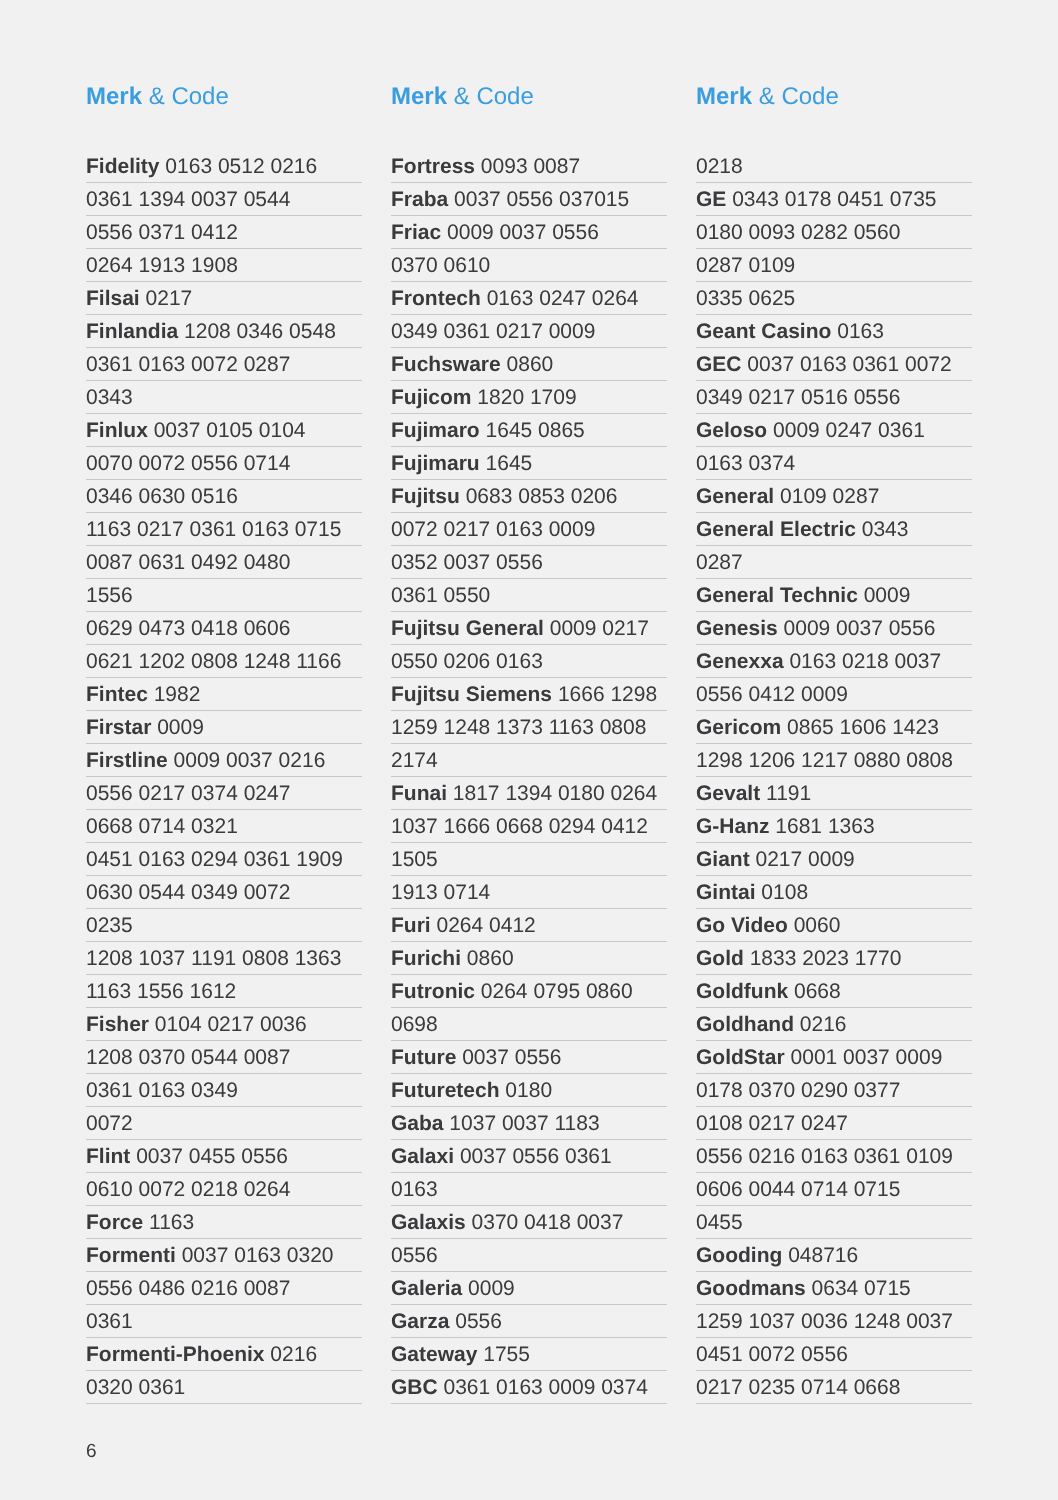Merk & Code
Fidelity 0163 0512 0216
0361 1394 0037 0544
0556 0371 0412
0264 1913 1908
Filsai 0217
Finlandia 1208 0346 0548
0361 0163 0072 0287
0343
Finlux 0037 0105 0104
0070 0072 0556 0714
0346 0630 0516
1163 0217 0361 0163 0715
0087 0631 0492 0480
1556
0629 0473 0418 0606
0621 1202 0808 1248 1166
Fintec 1982
Firstar 0009
Firstline 0009 0037 0216
0556 0217 0374 0247
0668 0714 0321
0451 0163 0294 0361 1909
0630 0544 0349 0072
0235
1208 1037 1191 0808 1363
1163 1556 1612
Fisher 0104 0217 0036
1208 0370 0544 0087
0361 0163 0349
0072
Flint 0037 0455 0556
0610 0072 0218 0264
Force 1163
Formenti 0037 0163 0320
0556 0486 0216 0087
0361
Formenti-Phoenix 0216
0320 0361
Merk & Code
Fortress 0093 0087
Fraba 0037 0556 037015
Friac 0009 0037 0556
0370 0610
Frontech 0163 0247 0264
0349 0361 0217 0009
Fuchsware 0860
Fujicom 1820 1709
Fujimaro 1645 0865
Fujimaru 1645
Fujitsu 0683 0853 0206
0072 0217 0163 0009
0352 0037 0556
0361 0550
Fujitsu General 0009 0217
0550 0206 0163
Fujitsu Siemens 1666 1298
1259 1248 1373 1163 0808
2174
Funai 1817 1394 0180 0264
1037 1666 0668 0294 0412
1505
1913 0714
Furi 0264 0412
Furichi 0860
Futronic 0264 0795 0860
0698
Future 0037 0556
Futuretech 0180
Gaba 1037 0037 1183
Galaxi 0037 0556 0361
0163
Galaxis 0370 0418 0037
0556
Galeria 0009
Garza 0556
Gateway 1755
GBC 0361 0163 0009 0374
Merk & Code
0218
GE 0343 0178 0451 0735
0180 0093 0282 0560
0287 0109
0335 0625
Geant Casino 0163
GEC 0037 0163 0361 0072
0349 0217 0516 0556
Geloso 0009 0247 0361
0163 0374
General 0109 0287
General Electric 0343
0287
General Technic 0009
Genesis 0009 0037 0556
Genexxa 0163 0218 0037
0556 0412 0009
Gericom 0865 1606 1423
1298 1206 1217 0880 0808
Gevalt 1191
G-Hanz 1681 1363
Giant 0217 0009
Gintai 0108
Go Video 0060
Gold 1833 2023 1770
Goldfunk 0668
Goldhand 0216
GoldStar 0001 0037 0009
0178 0370 0290 0377
0108 0217 0247
0556 0216 0163 0361 0109
0606 0044 0714 0715
0455
Gooding 048716
Goodmans 0634 0715
1259 1037 0036 1248 0037
0451 0072 0556
0217 0235 0714 0668
6